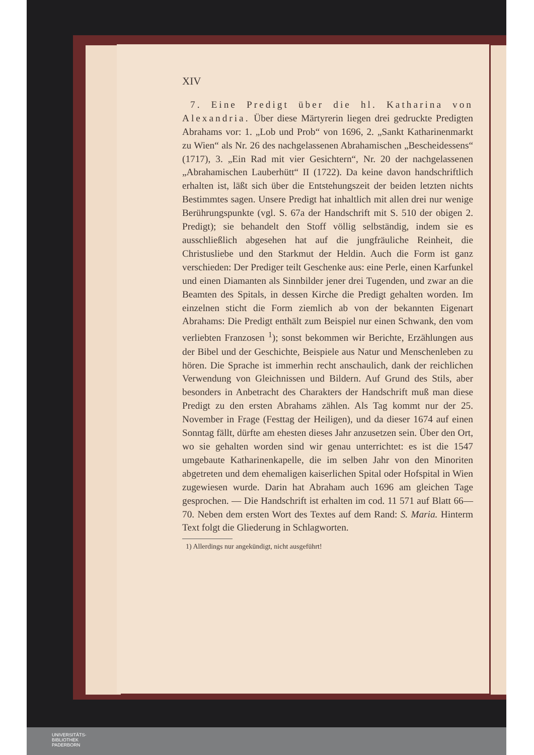XIV
7. Eine Predigt über die hl. Katharina von Alexandria. Über diese Märtyrerin liegen drei gedruckte Predigten Abrahams vor: 1. „Lob und Prob“ von 1696, 2. „Sankt Katharinenmarkt zu Wien“ als Nr. 26 des nachgelassenen Abrahamischen „Bescheidessens“ (1717), 3. „Ein Rad mit vier Gesichtern“, Nr. 20 der nachgelassenen „Abrahamischen Lauberhütt“ II (1722). Da keine davon handschriftlich erhalten ist, läßt sich über die Entstehungszeit der beiden letzten nichts Bestimmtes sagen. Unsere Predigt hat inhaltlich mit allen drei nur wenige Berührungspunkte (vgl. S. 67a der Handschrift mit S. 510 der obigen 2. Predigt); sie behandelt den Stoff völlig selbständig, indem sie es ausschließlich abgesehen hat auf die jungfräuliche Reinheit, die Christusliebe und den Starkmut der Heldin. Auch die Form ist ganz verschieden: Der Prediger teilt Geschenke aus: eine Perle, einen Karfunkel und einen Diamanten als Sinnbilder jener drei Tugenden, und zwar an die Beamten des Spitals, in dessen Kirche die Predigt gehalten worden. Im einzelnen sticht die Form ziemlich ab von der bekannten Eigenart Abrahams: Die Predigt enthält zum Beispiel nur einen Schwank, den vom verliebten Franzosen <sup>1</sup>); sonst bekommen wir Berichte, Erzählungen aus der Bibel und der Geschichte, Beispiele aus Natur und Menschenleben zu hören. Die Sprache ist immerhin recht anschaulich, dank der reichlichen Verwendung von Gleichnissen und Bildern. Auf Grund des Stils, aber besonders in Anbetracht des Charakters der Handschrift muß man diese Predigt zu den ersten Abrahams zählen. Als Tag kommt nur der 25. November in Frage (Festtag der Heiligen), und da dieser 1674 auf einen Sonntag fällt, dürfte am ehesten dieses Jahr anzusetzen sein. Über den Ort, wo sie gehalten worden sind wir genau unterrichtet: es ist die 1547 umgebaute Katharinenkapelle, die im selben Jahr von den Minoriten abgetreten und dem ehemaligen kaiserlichen Spital oder Hofspital in Wien zugewiesen wurde. Darin hat Abraham auch 1696 am gleichen Tage gesprochen. — Die Handschrift ist erhalten im cod. 11 571 auf Blatt 66—70. Neben dem ersten Wort des Textes auf dem Rand: S. Maria. Hinterm Text folgt die Gliederung in Schlagworten.
1) Allerdings nur angekündigt, nicht ausgeführt!
UNIVERSITÄTS-
BIBLIOTHEK
PADERBORN